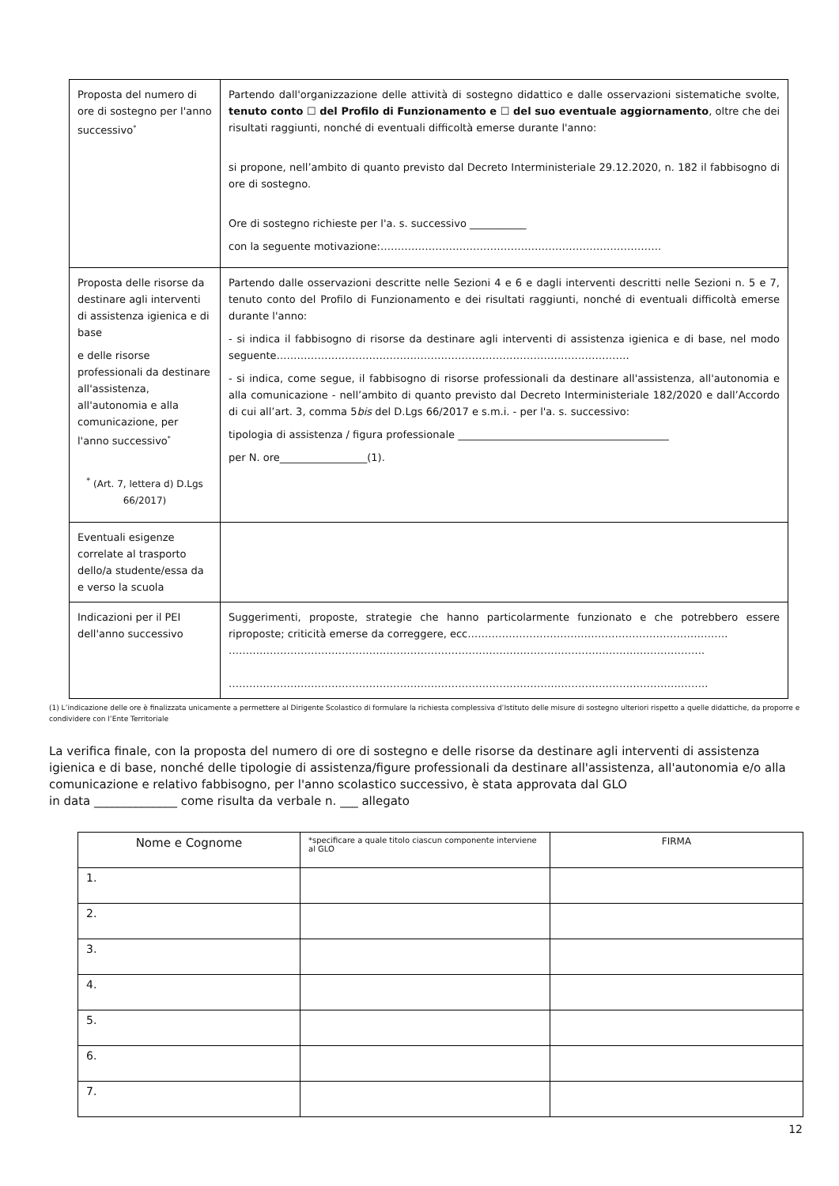| Proposta del numero di ore di sostegno per l'anno successivo<sup>*</sup> | Partendo dall'organizzazione delle attività di sostegno didattico e dalle osservazioni sistematiche svolte, tenuto conto ☐ del Profilo di Funzionamento e ☐ del suo eventuale aggiornamento , oltre che dei risultati raggiunti, nonché di eventuali difficoltà emerse durante l'anno: si propone, nell’ambito di quanto previsto dal Decreto Interministeriale 29.12.2020, n. 182 il fabbisogno di ore di sostegno. Ore di sostegno richieste per l'a. s. successivo ___________ con la seguente motivazione:………………………………………………………………………. |
| Proposta delle risorse da destinare agli interventi di assistenza igienica e di base e delle risorse professionali da destinare all'assistenza, all'autonomia e alla comunicazione, per l'anno successivo<sup>*</sup> <sup>*</sup> (Art. 7, lettera d) D.Lgs 66/2017) | Partendo dalle osservazioni descritte nelle Sezioni 4 e 6 e dagli interventi descritti nelle Sezioni n. 5 e 7, tenuto conto del Profilo di Funzionamento e dei risultati raggiunti, nonché di eventuali difficoltà emerse durante l'anno: - si indica il fabbisogno di risorse da destinare agli interventi di assistenza igienica e di base, nel modo seguente…………………………………………………………………………………………. - si indica, come segue, il fabbisogno di risorse professionali da destinare all'assistenza, all'autonomia e alla comunicazione - nell’ambito di quanto previsto dal Decreto Interministeriale 182/2020 e dall’Accordo di cui all’art. 3, comma 5 bis del D.Lgs 66/2017 e s.m.i. - per l'a. s. successivo: tipologia di assistenza / figura professionale _________________________________________ per N. ore_________________(1). |
| Eventuali esigenze correlate al trasporto dello/a studente/essa da e verso la scuola | |
| Indicazioni per il PEI dell'anno successivo | Suggerimenti, proposte, strategie che hanno particolarmente funzionato e che potrebbero essere riproposte; criticità emerse da correggere, ecc…………………………………………………………………. …………………………………………………………………………………………………………………………. ………………………………………………………………………………………………………………………….. |
(1) L’indicazione delle ore è finalizzata unicamente a permettere al Dirigente Scolastico di formulare la richiesta complessiva d’Istituto delle misure di sostegno ulteriori rispetto a quelle didattiche, da proporre e condividere con l’Ente Territoriale
La verifica finale, con la proposta del numero di ore di sostegno e delle risorse da destinare agli interventi di assistenza igienica e di base, nonché delle tipologie di assistenza/figure professionali da destinare all'assistenza, all'autonomia e/o alla comunicazione e relativo fabbisogno, per l'anno scolastico successivo, è stata approvata dal GLO
in data ______________ come risulta da verbale n. ___ allegato
| Nome e Cognome | *specificare a quale titolo ciascun componente interviene al GLO | FIRMA |
| 1. | | |
| 2. | | |
| 3. | | |
| 4. | | |
| 5. | | |
| 6. | | |
| 7. | | |
12